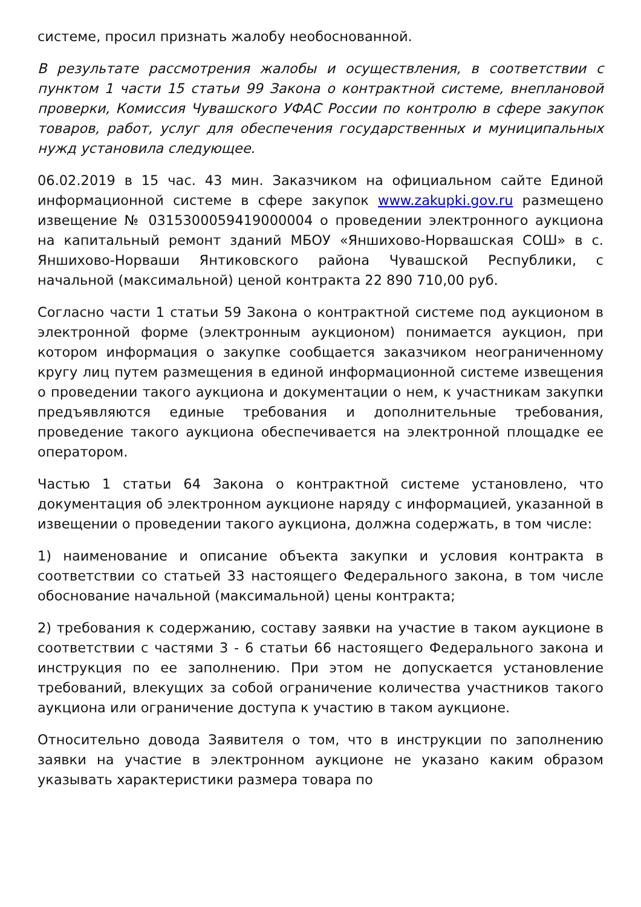системе, просил признать жалобу необоснованной.
В результате рассмотрения жалобы и осуществления, в соответствии с пунктом 1 части 15 статьи 99 Закона о контрактной системе, внеплановой проверки, Комиссия Чувашского УФАС России по контролю в сфере закупок товаров, работ, услуг для обеспечения государственных и муниципальных нужд установила следующее.
06.02.2019 в 15 час. 43 мин. Заказчиком на официальном сайте Единой информационной системе в сфере закупок www.zakupki.gov.ru размещено извещение № 0315300059419000004 о проведении электронного аукциона на капитальный ремонт зданий МБОУ «Яншихово-Норвашская СОШ» в с. Яншихово-Норваши Янтиковского района Чувашской Республики, с начальной (максимальной) ценой контракта 22 890 710,00 руб.
Согласно части 1 статьи 59 Закона о контрактной системе под аукционом в электронной форме (электронным аукционом) понимается аукцион, при котором информация о закупке сообщается заказчиком неограниченному кругу лиц путем размещения в единой информационной системе извещения о проведении такого аукциона и документации о нем, к участникам закупки предъявляются единые требования и дополнительные требования, проведение такого аукциона обеспечивается на электронной площадке ее оператором.
Частью 1 статьи 64 Закона о контрактной системе установлено, что документация об электронном аукционе наряду с информацией, указанной в извещении о проведении такого аукциона, должна содержать, в том числе:
1) наименование и описание объекта закупки и условия контракта в соответствии со статьей 33 настоящего Федерального закона, в том числе обоснование начальной (максимальной) цены контракта;
2) требования к содержанию, составу заявки на участие в таком аукционе в соответствии с частями 3 - 6 статьи 66 настоящего Федерального закона и инструкция по ее заполнению. При этом не допускается установление требований, влекущих за собой ограничение количества участников такого аукциона или ограничение доступа к участию в таком аукционе.
Относительно довода Заявителя о том, что в инструкции по заполнению заявки на участие в электронном аукционе не указано каким образом указывать характеристики размера товара по